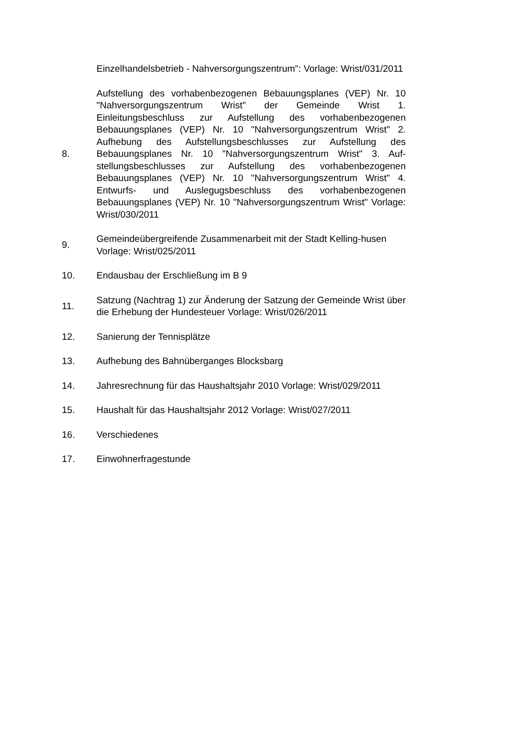Einzelhandelsbetrieb - Nahversorgungszentrum": Vorlage: Wrist/031/2011
8.
Aufstellung des vorhabenbezogenen Bebauungsplanes (VEP) Nr. 10 "Nahversorgungszentrum Wrist" der Gemeinde Wrist 1. Einleitungsbeschluss zur Aufstellung des vorhabenbezogenen Bebauungsplanes (VEP) Nr. 10 "Nahversorgungszentrum Wrist" 2. Aufhebung des Aufstellungsbeschlusses zur Aufstellung des Bebauungsplanes Nr. 10 "Nahversorgungszentrum Wrist" 3. Auf-stellungsbeschlusses zur Aufstellung des vorhabenbezogenen Bebauungsplanes (VEP) Nr. 10 "Nahversorgungszentrum Wrist" 4. Entwurfs- und Auslegugsbeschluss des vorhabenbezogenen Bebauungsplanes (VEP) Nr. 10 "Nahversorgungszentrum Wrist" Vorlage: Wrist/030/2011
9.
Gemeindeübergreifende Zusammenarbeit mit der Stadt Kelling-husen
Vorlage: Wrist/025/2011
10. Endausbau der Erschließung im B 9
11.
Satzung (Nachtrag 1) zur Änderung der Satzung der Gemeinde Wrist über die Erhebung der Hundesteuer Vorlage: Wrist/026/2011
12. Sanierung der Tennisplätze
13. Aufhebung des Bahnüberganges Blocksbarg
14.
Jahresrechnung für das Haushaltsjahr 2010 Vorlage: Wrist/029/2011
15.
Haushalt für das Haushaltsjahr 2012 Vorlage: Wrist/027/2011
16. Verschiedenes
17. Einwohnerfragestunde